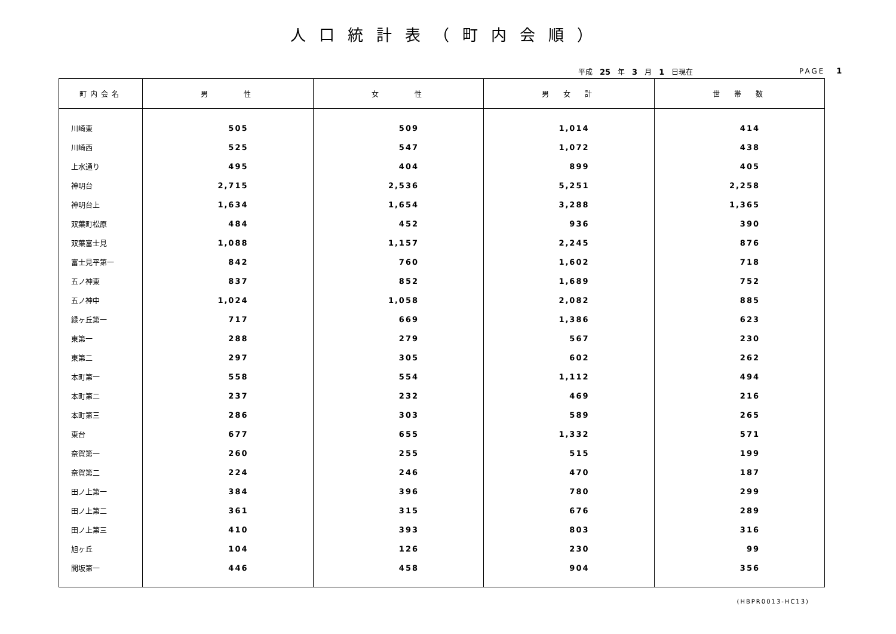人口統計表（町内会順）
平成 25 年 3 月 1 日現在 PAGE 1
| 町内会名 | 男 性 | 女 性 | 男 女 計 | 世 帯 数 |
| --- | --- | --- | --- | --- |
| 川崎東 | 505 | 509 | 1,014 | 414 |
| 川崎西 | 525 | 547 | 1,072 | 438 |
| 上水通り | 495 | 404 | 899 | 405 |
| 神明台 | 2,715 | 2,536 | 5,251 | 2,258 |
| 神明台上 | 1,634 | 1,654 | 3,288 | 1,365 |
| 双葉町松原 | 484 | 452 | 936 | 390 |
| 双葉富士見 | 1,088 | 1,157 | 2,245 | 876 |
| 富士見平第一 | 842 | 760 | 1,602 | 718 |
| 五ノ神東 | 837 | 852 | 1,689 | 752 |
| 五ノ神中 | 1,024 | 1,058 | 2,082 | 885 |
| 緑ヶ丘第一 | 717 | 669 | 1,386 | 623 |
| 東第一 | 288 | 279 | 567 | 230 |
| 東第二 | 297 | 305 | 602 | 262 |
| 本町第一 | 558 | 554 | 1,112 | 494 |
| 本町第二 | 237 | 232 | 469 | 216 |
| 本町第三 | 286 | 303 | 589 | 265 |
| 東台 | 677 | 655 | 1,332 | 571 |
| 奈賀第一 | 260 | 255 | 515 | 199 |
| 奈賀第二 | 224 | 246 | 470 | 187 |
| 田ノ上第一 | 384 | 396 | 780 | 299 |
| 田ノ上第二 | 361 | 315 | 676 | 289 |
| 田ノ上第三 | 410 | 393 | 803 | 316 |
| 旭ヶ丘 | 104 | 126 | 230 | 99 |
| 間坂第一 | 446 | 458 | 904 | 356 |
(HBPR0013-HC13)